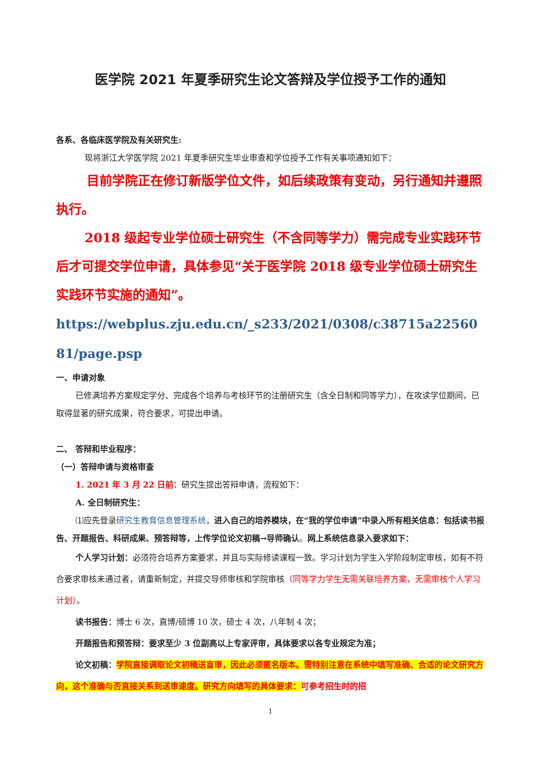医学院 2021 年夏季研究生论文答辩及学位授予工作的通知
各系、各临床医学院及有关研究生:
现将浙江大学医学院 2021 年夏季研究生毕业审查和学位授予工作有关事项通知如下：
目前学院正在修订新版学位文件，如后续政策有变动，另行通知并遵照执行。
2018 级起专业学位硕士研究生（不含同等学力）需完成专业实践环节后才可提交学位申请，具体参见“关于医学院 2018 级专业学位硕士研究生实践环节实施的通知”。
https://webplus.zju.edu.cn/_s233/2021/0308/c38715a2256081/page.psp
一、申请对象
已修满培养方案规定学分、完成各个培养与考核环节的注册研究生（含全日制和同等学力），在攻读学位期间，已取得显著的研究成果，符合要求，可提出申请。
二、 答辩和毕业程序：
（一）答辩申请与资格审查
1. 2021 年 3 月 22 日前：研究生提出答辩申请，流程如下：
A. 全日制研究生：
⑴应先登录研究生教育信息管理系统，进入自己的培养模块，在“我的学位申请”中录入所有相关信息：包括读书报告、开题报告、科研成果、预答辩等，上传学位论文初稿→导师确认。网上系统信息录入要求如下：
个人学习计划：必须符合培养方案要求，并且与实际修读课程一致。学习计划为学生入学阶段制定审核，如有不符合要求审核未通过者，请重新制定，并提交导师审核和学院审核（同等学力学生无需关联培养方案，无需审核个人学习计划）。
读书报告：博士 6 次，直博/硕博 10 次，硕士 4 次，八年制 4 次；
开题报告和预答辩：要求至少 3 位副高以上专家评审，具体要求以各专业规定为准；
论文初稿：学院直接调取论文初稿送盲审，因此必须匿名版本。需特别注意在系统中填写准确、合适的论文研究方向，这个准确与否直接关系到送审速度。研究方向填写的具体要求：可参考招生时的招
1